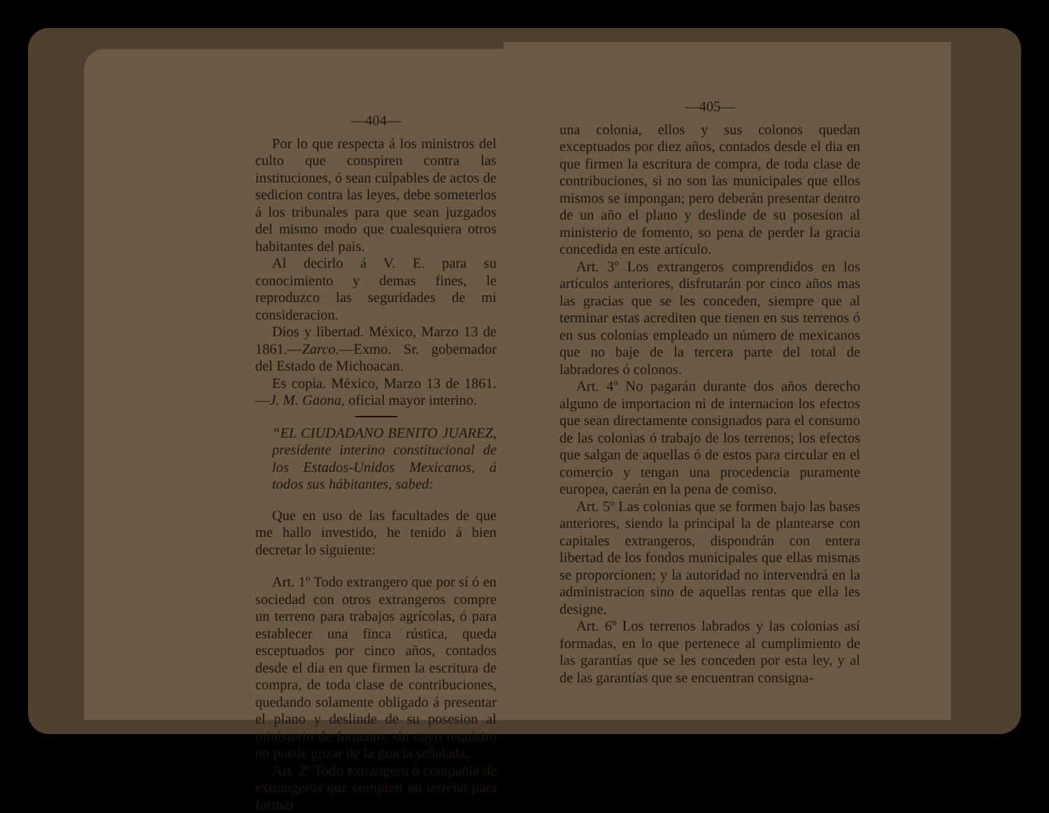—404—
Por lo que respecta á los ministros del culto que conspiren contra las instituciones, ó sean culpables de actos de sedicion contra las leyes, debe someterlos á los tribunales para que sean juzgados del mismo modo que cualesquiera otros habitantes del pais.
Al decirlo á V. E. para su conocimiento y demas fines, le reproduzco las seguridades de mi consideracion.
Dios y libertad. México, Marzo 13 de 1861.—Zarco.—Exmo. Sr. gobernador del Estado de Michoacan.
Es copia. México, Marzo 13 de 1861.—J. M. Gaona, oficial mayor interino.
“EL CIUDADANO BENITO JUAREZ, presidente interino constitucional de los Estados-Unidos Mexicanos, á todos sus hábitantes, sabed:
Que en uso de las facultades de que me hallo investido, he tenido á bien decretar lo siguiente:
Art. 1º Todo extrangero que por sí ó en sociedad con otros extrangeros compre un terreno para trabajos agrícolas, ó para establecer una finca rústica, queda esceptuados por cinco años, contados desde el dia en que firmen la escritura de compra, de toda clase de contribuciones, quedando solamente obligado á presentar el plano y deslinde de su posesion al ministerio de fomento, sin cuyo requisito no puede gozar de la gracia señalada.
Art. 2º Todo extrangero ó compañia de extrangeros que compren un terreno para formar
—405—
una colonia, ellos y sus colonos quedan exceptuados por diez años, contados desde el dia en que firmen la escritura de compra, de toda clase de contribuciones, si no son las municipales que ellos mismos se impongan; pero deberán presentar dentro de un año el plano y deslinde de su posesion al ministerio de fomento, so pena de perder la gracia concedida en este artículo.
Art. 3º Los extrangeros comprendidos en los artículos anteriores, disfrutarán por cinco años mas las gracias que se les conceden, siempre que al terminar estas acrediten que tienen en sus terrenos ó en sus colonias empleado un número de mexicanos que no baje de la tercera parte del total de labradores ó colonos.
Art. 4º No pagarán durante dos años derecho alguno de importacion ni de internacion los efectos que sean directamente consignados para el consumo de las colonias ó trabajo de los terrenos; los efectos que salgan de aquellas ó de estos para circular en el comercio y tengan una procedencia puramente europea, caerán en la pena de comiso.
Art. 5º Las colonias que se formen bajo las bases anteriores, siendo la principal la de plantearse con capitales extrangeros, dispondrán con entera libertad de los fondos municipales que ellas mismas se proporcionen; y la autoridad no intervendrá en la administracion sino de aquellas rentas que ella les designe.
Art. 6º Los terrenos labrados y las colonias así formadas, en lo que pertenece al cumplimiento de las garantías que se les conceden por esta ley, y al de las garantías que se encuentran consigna-